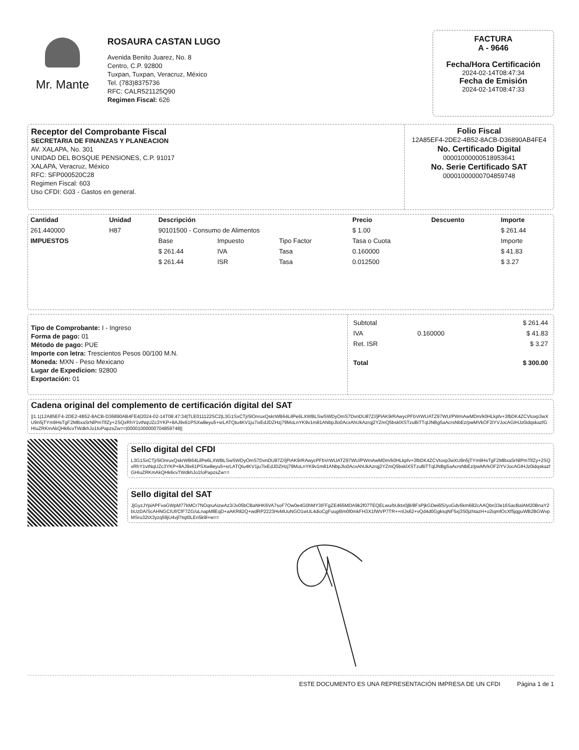Mr. Mante
ROSAURA CASTAN LUGO
Avenida Benito Juarez, No. 8
Centro, C.P. 92800
Tuxpan, Tuxpan, Veracruz, México
Tel. (783)8375736
RFC: CALR521125Q90
Regimen Fiscal: 626
FACTURA
A - 9646
Fecha/Hora Certificación
2024-02-14T08:47:34
Fecha de Emisión
2024-02-14T08:47:33
Receptor del Comprobante Fiscal
SECRETARIA DE FINANZAS Y PLANEACION
AV. XALAPA, No. 301
UNIDAD DEL BOSQUE PENSIONES, C.P. 91017
XALAPA, Veracruz, México
RFC: SFP000520C28
Regimen Fiscal: 603
Uso CFDI: G03 - Gastos en general.
Folio Fiscal
12A85EF4-2DE2-4B52-8ACB-D36890AB4FE4
No. Certificado Digital
00001000000518953641
No. Serie Certificado SAT
00001000000704859748
| Cantidad | Unidad | Descripción | | | Precio | Descuento | Importe |
| --- | --- | --- | --- | --- | --- | --- | --- |
| 261.440000 | H87 | 90101500 - Consumo de Alimentos | | | $ 1.00 | | $ 261.44 |
| IMPUESTOS | | Base | Impuesto | Tipo Factor | Tasa o Cuota | | Importe |
| | | $ 261.44 | IVA | Tasa | 0.160000 | | $ 41.83 |
| | | $ 261.44 | ISR | Tasa | 0.012500 | | $ 3.27 |
Tipo de Comprobante: I - Ingreso
Forma de pago: 01
Método de pago: PUE
Importe con letra: Trescientos Pesos 00/100 M.N.
Moneda: MXN - Peso Mexicano
Lugar de Expedicion: 92800
Exportación: 01
| Subtotal | | $ 261.44 |
| IVA | 0.160000 | $ 41.83 |
| Ret. ISR | | $ 3.27 |
| Total | | $ 300.00 |
Cadena original del complemento de certificación digital del SAT
||1.1|12A85EF4-2DE2-4B52-8ACB-D36890AB4FE4|2024-02-14T08:47:34|TLE011122SC2|L3G1SxCTjr5lOnruxQskrWB64LilPe6LXWBLSwSWDyOmS7DvnDU87Z//jPiAK9rRAwycPFbVrWUATZ97WU/PWmAwMDm/k0HLkpfv+3fbDK4ZCVtoxp3wXU9n5jTYm9HsTgF2MBxaSrNlPmTlfZy+2SQxRhY1vtNqUZc3YKP+8AJ9x61PSXw8eyu5+srLATQtu4KV1ju7ixEdJDZHzj79MoLnYK9v1m81ANbpJlo0AcxAhUkAzrqj2YZmQ5bsklXSTzuBiTTqlJNBg5aAcrsNbEz/pwMVkOF2iYVJocAGIHJz0idqskazfGHIuZRKmAkQHk6cvTWdkhJo1foPapzsZw==|00001000000704859748||
Sello digital del CFDI
L3G1SxCTjr5lOnruxQskrWB64LilPe6LXWBLSwSWDyOmS7DvnDU87Z//jPiAK9rRAwycPFbVrWUATZ97WU/PWmAwMDm/k0HLkpfv+3fbDK4ZCVtoxp3wXU9n5jTYm9HsTgF2MBxaSrNlPmTlfZy+2SQxRhY1vtNqUZc3YKP+8AJ9x61PSXw8eyu5+srLATQtu4KV1ju7ixEdJDZHzj79MoLnYK9v1m81ANbpJlo0AcxAhUkAzrqj2YZmQ5bsklXSTzuBiTTqlJNBg5aAcrsNbEz/pwMVkOF2iYVJocAGIHJz0idqskazfGHIuZRKmAkQHk6cvTWdkhJo1foPapzsZw==
Sello digital del SAT
JjGyzJYpiAPFvaGWpM77kMCr7NOqruAizwAz3/Jv05bCBaNHK6VA7soF7Ow0e4G0hMY3IFFgZE465MDA9k2f07TEQELwu/bUktx0jB/8FsPjkGDei6lS/yoGdv5km682cAAQbn33e16SacBalAM20BnaY2bUzDA/ScAHNGCIUf/CfF7ZG/uLnapMllEqD+aAKR82Q+wdRP2223HvMUuNGO1wUL4dioCgFuug6lm0l0mkFH3X1fWVP7TR++nlJs62+vQd4d0GgksqNF5xj3S0jzhtazH+o2iqmfOcXf5jqguWB2BGWvpMSru32tX3yzq59jU4vjl7tsjt0LEn5k9l+w==
ESTE DOCUMENTO ES UNA REPRESENTACIÓN IMPRESA DE UN CFDI Página 1 de 1